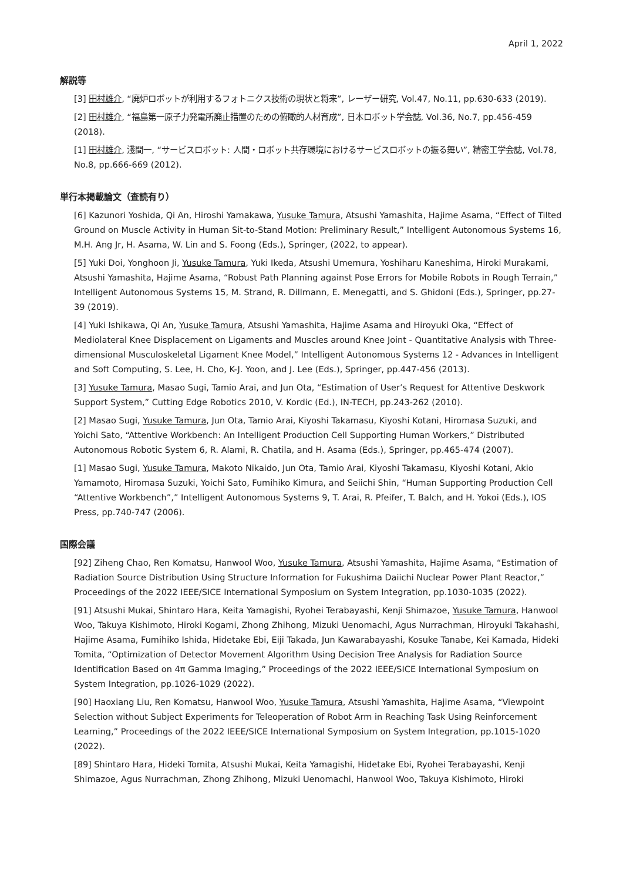April 1, 2022
解説等
[3] 田村雄介, “廃炉ロボットが利用するフォトニクス技術の現状と将来”, レーザー研究, Vol.47, No.11, pp.630-633 (2019).
[2] 田村雄介, “福島第一原子力発電所廃止措置のための俯瞰的人材育成”, 日本ロボット学会誌, Vol.36, No.7, pp.456-459 (2018).
[1] 田村雄介, 淺間一, “サービスロボット: 人間・ロボット共存環境におけるサービスロボットの振る舞い”, 精密工学会誌, Vol.78, No.8, pp.666-669 (2012).
単行本掲載論文（査読有り）
[6] Kazunori Yoshida, Qi An, Hiroshi Yamakawa, Yusuke Tamura, Atsushi Yamashita, Hajime Asama, “Effect of Tilted Ground on Muscle Activity in Human Sit-to-Stand Motion: Preliminary Result,” Intelligent Autonomous Systems 16, M.H. Ang Jr, H. Asama, W. Lin and S. Foong (Eds.), Springer, (2022, to appear).
[5] Yuki Doi, Yonghoon Ji, Yusuke Tamura, Yuki Ikeda, Atsushi Umemura, Yoshiharu Kaneshima, Hiroki Murakami, Atsushi Yamashita, Hajime Asama, “Robust Path Planning against Pose Errors for Mobile Robots in Rough Terrain,” Intelligent Autonomous Systems 15, M. Strand, R. Dillmann, E. Menegatti, and S. Ghidoni (Eds.), Springer, pp.27-39 (2019).
[4] Yuki Ishikawa, Qi An, Yusuke Tamura, Atsushi Yamashita, Hajime Asama and Hiroyuki Oka, “Effect of Mediolateral Knee Displacement on Ligaments and Muscles around Knee Joint - Quantitative Analysis with Three-dimensional Musculoskeletal Ligament Knee Model,” Intelligent Autonomous Systems 12 - Advances in Intelligent and Soft Computing, S. Lee, H. Cho, K-J. Yoon, and J. Lee (Eds.), Springer, pp.447-456 (2013).
[3] Yusuke Tamura, Masao Sugi, Tamio Arai, and Jun Ota, “Estimation of User’s Request for Attentive Deskwork Support System,” Cutting Edge Robotics 2010, V. Kordic (Ed.), IN-TECH, pp.243-262 (2010).
[2] Masao Sugi, Yusuke Tamura, Jun Ota, Tamio Arai, Kiyoshi Takamasu, Kiyoshi Kotani, Hiromasa Suzuki, and Yoichi Sato, “Attentive Workbench: An Intelligent Production Cell Supporting Human Workers,” Distributed Autonomous Robotic System 6, R. Alami, R. Chatila, and H. Asama (Eds.), Springer, pp.465-474 (2007).
[1] Masao Sugi, Yusuke Tamura, Makoto Nikaido, Jun Ota, Tamio Arai, Kiyoshi Takamasu, Kiyoshi Kotani, Akio Yamamoto, Hiromasa Suzuki, Yoichi Sato, Fumihiko Kimura, and Seiichi Shin, “Human Supporting Production Cell “Attentive Workbench”,” Intelligent Autonomous Systems 9, T. Arai, R. Pfeifer, T. Balch, and H. Yokoi (Eds.), IOS Press, pp.740-747 (2006).
国際会議
[92] Ziheng Chao, Ren Komatsu, Hanwool Woo, Yusuke Tamura, Atsushi Yamashita, Hajime Asama, “Estimation of Radiation Source Distribution Using Structure Information for Fukushima Daiichi Nuclear Power Plant Reactor,” Proceedings of the 2022 IEEE/SICE International Symposium on System Integration, pp.1030-1035 (2022).
[91] Atsushi Mukai, Shintaro Hara, Keita Yamagishi, Ryohei Terabayashi, Kenji Shimazoe, Yusuke Tamura, Hanwool Woo, Takuya Kishimoto, Hiroki Kogami, Zhong Zhihong, Mizuki Uenomachi, Agus Nurrachman, Hiroyuki Takahashi, Hajime Asama, Fumihiko Ishida, Hidetake Ebi, Eiji Takada, Jun Kawarabayashi, Kosuke Tanabe, Kei Kamada, Hideki Tomita, “Optimization of Detector Movement Algorithm Using Decision Tree Analysis for Radiation Source Identification Based on 4π Gamma Imaging,” Proceedings of the 2022 IEEE/SICE International Symposium on System Integration, pp.1026-1029 (2022).
[90] Haoxiang Liu, Ren Komatsu, Hanwool Woo, Yusuke Tamura, Atsushi Yamashita, Hajime Asama, “Viewpoint Selection without Subject Experiments for Teleoperation of Robot Arm in Reaching Task Using Reinforcement Learning,” Proceedings of the 2022 IEEE/SICE International Symposium on System Integration, pp.1015-1020 (2022).
[89] Shintaro Hara, Hideki Tomita, Atsushi Mukai, Keita Yamagishi, Hidetake Ebi, Ryohei Terabayashi, Kenji Shimazoe, Agus Nurrachman, Zhong Zhihong, Mizuki Uenomachi, Hanwool Woo, Takuya Kishimoto, Hiroki